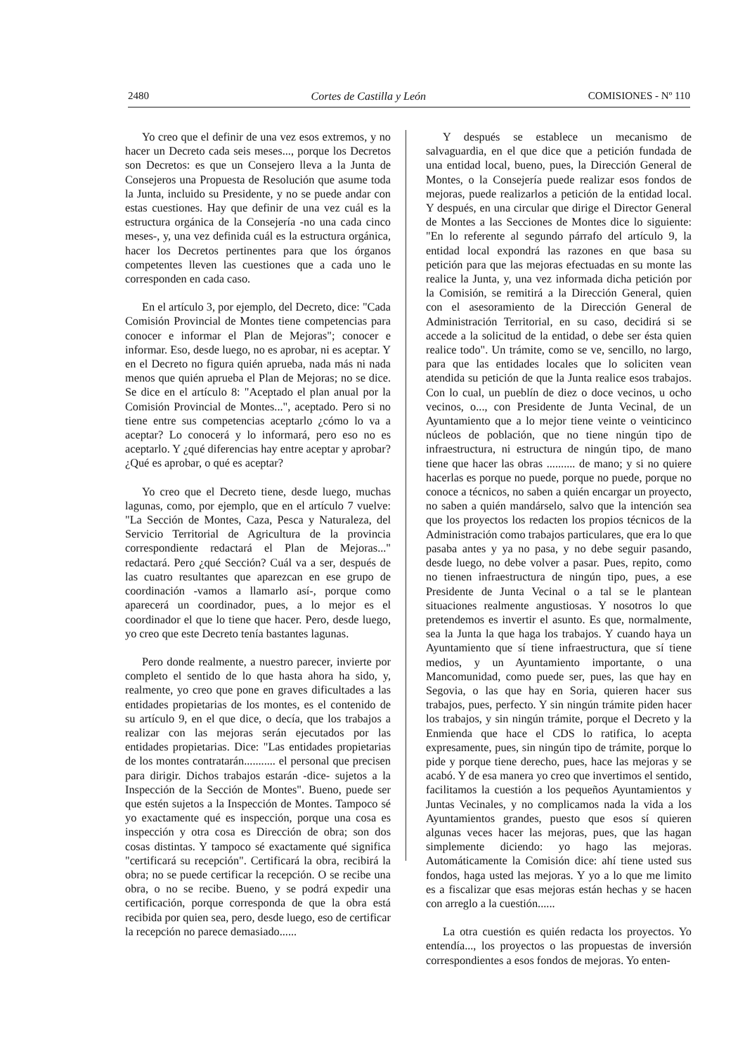2480 Cortes de Castilla y León COMISIONES - Nº 110
Yo creo que el definir de una vez esos extremos, y no hacer un Decreto cada seis meses..., porque los Decretos son Decretos: es que un Consejero lleva a la Junta de Consejeros una Propuesta de Resolución que asume toda la Junta, incluido su Presidente, y no se puede andar con estas cuestiones. Hay que definir de una vez cuál es la estructura orgánica de la Consejería -no una cada cinco meses-, y, una vez definida cuál es la estructura orgánica, hacer los Decretos pertinentes para que los órganos competentes lleven las cuestiones que a cada uno le corresponden en cada caso.
En el artículo 3, por ejemplo, del Decreto, dice: "Cada Comisión Provincial de Montes tiene competencias para conocer e informar el Plan de Mejoras"; conocer e informar. Eso, desde luego, no es aprobar, ni es aceptar. Y en el Decreto no figura quién aprueba, nada más ni nada menos que quién aprueba el Plan de Mejoras; no se dice. Se dice en el artículo 8: "Aceptado el plan anual por la Comisión Provincial de Montes...", aceptado. Pero si no tiene entre sus competencias aceptarlo ¿cómo lo va a aceptar? Lo conocerá y lo informará, pero eso no es aceptarlo. Y ¿qué diferencias hay entre aceptar y aprobar? ¿Qué es aprobar, o qué es aceptar?
Yo creo que el Decreto tiene, desde luego, muchas lagunas, como, por ejemplo, que en el artículo 7 vuelve: "La Sección de Montes, Caza, Pesca y Naturaleza, del Servicio Territorial de Agricultura de la provincia correspondiente redactará el Plan de Mejoras..." redactará. Pero ¿qué Sección? Cuál va a ser, después de las cuatro resultantes que aparezcan en ese grupo de coordinación -vamos a llamarlo así-, porque como aparecerá un coordinador, pues, a lo mejor es el coordinador el que lo tiene que hacer. Pero, desde luego, yo creo que este Decreto tenía bastantes lagunas.
Pero donde realmente, a nuestro parecer, invierte por completo el sentido de lo que hasta ahora ha sido, y, realmente, yo creo que pone en graves dificultades a las entidades propietarias de los montes, es el contenido de su artículo 9, en el que dice, o decía, que los trabajos a realizar con las mejoras serán ejecutados por las entidades propietarias. Dice: "Las entidades propietarias de los montes contratarán........... el personal que precisen para dirigir. Dichos trabajos estarán -dice- sujetos a la Inspección de la Sección de Montes". Bueno, puede ser que estén sujetos a la Inspección de Montes. Tampoco sé yo exactamente qué es inspección, porque una cosa es inspección y otra cosa es Dirección de obra; son dos cosas distintas. Y tampoco sé exactamente qué significa "certificará su recepción". Certificará la obra, recibirá la obra; no se puede certificar la recepción. O se recibe una obra, o no se recibe. Bueno, y se podrá expedir una certificación, porque corresponda de que la obra está recibida por quien sea, pero, desde luego, eso de certificar la recepción no parece demasiado......
Y después se establece un mecanismo de salvaguardia, en el que dice que a petición fundada de una entidad local, bueno, pues, la Dirección General de Montes, o la Consejería puede realizar esos fondos de mejoras, puede realizarlos a petición de la entidad local. Y después, en una circular que dirige el Director General de Montes a las Secciones de Montes dice lo siguiente: "En lo referente al segundo párrafo del artículo 9, la entidad local expondrá las razones en que basa su petición para que las mejoras efectuadas en su monte las realice la Junta, y, una vez informada dicha petición por la Comisión, se remitirá a la Dirección General, quien con el asesoramiento de la Dirección General de Administración Territorial, en su caso, decidirá si se accede a la solicitud de la entidad, o debe ser ésta quien realice todo". Un trámite, como se ve, sencillo, no largo, para que las entidades locales que lo soliciten vean atendida su petición de que la Junta realice esos trabajos. Con lo cual, un pueblín de diez o doce vecinos, u ocho vecinos, o..., con Presidente de Junta Vecinal, de un Ayuntamiento que a lo mejor tiene veinte o veinticinco núcleos de población, que no tiene ningún tipo de infraestructura, ni estructura de ningún tipo, de mano tiene que hacer las obras .......... de mano; y si no quiere hacerlas es porque no puede, porque no puede, porque no conoce a técnicos, no saben a quién encargar un proyecto, no saben a quién mandárselo, salvo que la intención sea que los proyectos los redacten los propios técnicos de la Administración como trabajos particulares, que era lo que pasaba antes y ya no pasa, y no debe seguir pasando, desde luego, no debe volver a pasar. Pues, repito, como no tienen infraestructura de ningún tipo, pues, a ese Presidente de Junta Vecinal o a tal se le plantean situaciones realmente angustiosas. Y nosotros lo que pretendemos es invertir el asunto. Es que, normalmente, sea la Junta la que haga los trabajos. Y cuando haya un Ayuntamiento que sí tiene infraestructura, que sí tiene medios, y un Ayuntamiento importante, o una Mancomunidad, como puede ser, pues, las que hay en Segovia, o las que hay en Soria, quieren hacer sus trabajos, pues, perfecto. Y sin ningún trámite piden hacer los trabajos, y sin ningún trámite, porque el Decreto y la Enmienda que hace el CDS lo ratifica, lo acepta expresamente, pues, sin ningún tipo de trámite, porque lo pide y porque tiene derecho, pues, hace las mejoras y se acabó. Y de esa manera yo creo que invertimos el sentido, facilitamos la cuestión a los pequeños Ayuntamientos y Juntas Vecinales, y no complicamos nada la vida a los Ayuntamientos grandes, puesto que esos sí quieren algunas veces hacer las mejoras, pues, que las hagan simplemente diciendo: yo hago las mejoras. Automáticamente la Comisión dice: ahí tiene usted sus fondos, haga usted las mejoras. Y yo a lo que me limito es a fiscalizar que esas mejoras están hechas y se hacen con arreglo a la cuestión......
La otra cuestión es quién redacta los proyectos. Yo entendía..., los proyectos o las propuestas de inversión correspondientes a esos fondos de mejoras. Yo enten-